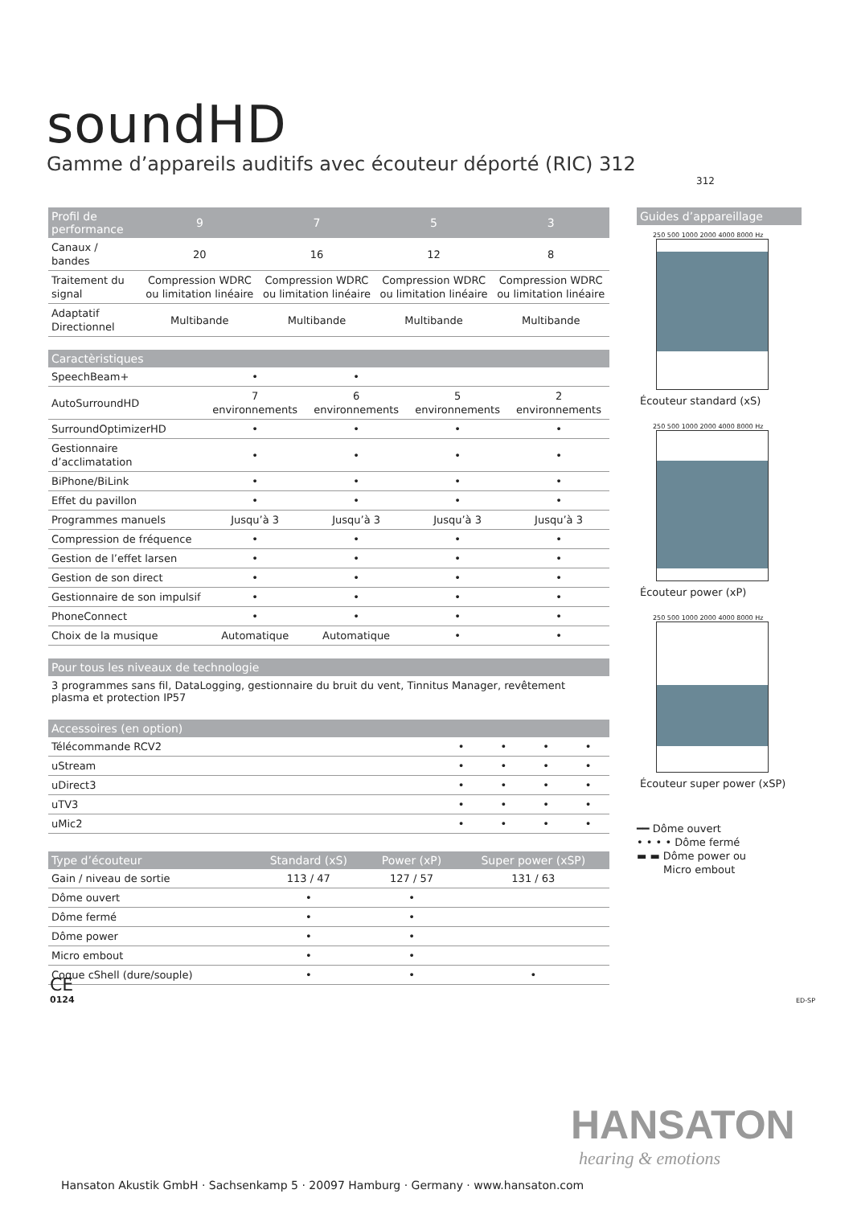soundHD
Gamme d’appareils auditifs avec écouteur déporté (RIC) 312
312
| Profil de performance | 9 | 7 | 5 | 3 |
| --- | --- | --- | --- | --- |
| Canaux / bandes | 20 | 16 | 12 | 8 |
| Traitement du signal | Compression WDRC ou limitation linéaire | Compression WDRC ou limitation linéaire | Compression WDRC ou limitation linéaire | Compression WDRC ou limitation linéaire |
| Adaptatif Directionnel | Multibande | Multibande | Multibande | Multibande |
| Caractèristiques | | | | |
| --- | --- | --- | --- | --- |
| SpeechBeam+ | • | • | | |
| AutoSurroundHD | 7 environnements | 6 environnements | 5 environnements | 2 environnements |
| SurroundOptimizerHD | • | • | • | • |
| Gestionnaire d’acclimatation | • | • | • | • |
| BiPhone/BiLink | • | • | • | • |
| Effet du pavillon | • | • | • | • |
| Programmes manuels | Jusqu’à 3 | Jusqu’à 3 | Jusqu’à 3 | Jusqu’à 3 |
| Compression de fréquence | • | • | • | • |
| Gestion de l’effet larsen | • | • | • | • |
| Gestion de son direct | • | • | • | • |
| Gestionnaire de son impulsif | • | • | • | • |
| PhoneConnect | • | • | • | • |
| Choix de la musique | Automatique | Automatique | • | • |
Pour tous les niveaux de technologie
3 programmes sans fil, DataLogging, gestionnaire du bruit du vent, Tinnitus Manager, revêtement plasma et protection IP57
| Accessoires (en option) | | | | |
| --- | --- | --- | --- | --- |
| Télécommande RCV2 | • | • | • | • |
| uStream | • | • | • | • |
| uDirect3 | • | • | • | • |
| uTV3 | • | • | • | • |
| uMic2 | • | • | • | • |
| Type d’écouteur | Standard (xS) | Power (xP) | Super power (xSP) |
| --- | --- | --- | --- |
| Gain / niveau de sortie | 113 / 47 | 127 / 57 | 131 / 63 |
| Dôme ouvert | • | • | |
| Dôme fermé | • | • | |
| Dôme power | • | • | |
| Micro embout | • | • | |
| Coque cShell (dure/souple) | • | • | • |
Guides d’appareillage
250 500 1000 2000 4000 8000 Hz
Écouteur standard (xS)
250 500 1000 2000 4000 8000 Hz
Écouteur power (xP)
250 500 1000 2000 4000 8000 Hz
Écouteur super power (xSP)
━━ Dôme ouvert
• • • • Dôme fermé
▬ ▬ Dôme power ou
Micro embout
CE
0124
ED-SP
HANSATON
hearing & emotions
Hansaton Akustik GmbH · Sachsenkamp 5 · 20097 Hamburg · Germany · www.hansaton.com